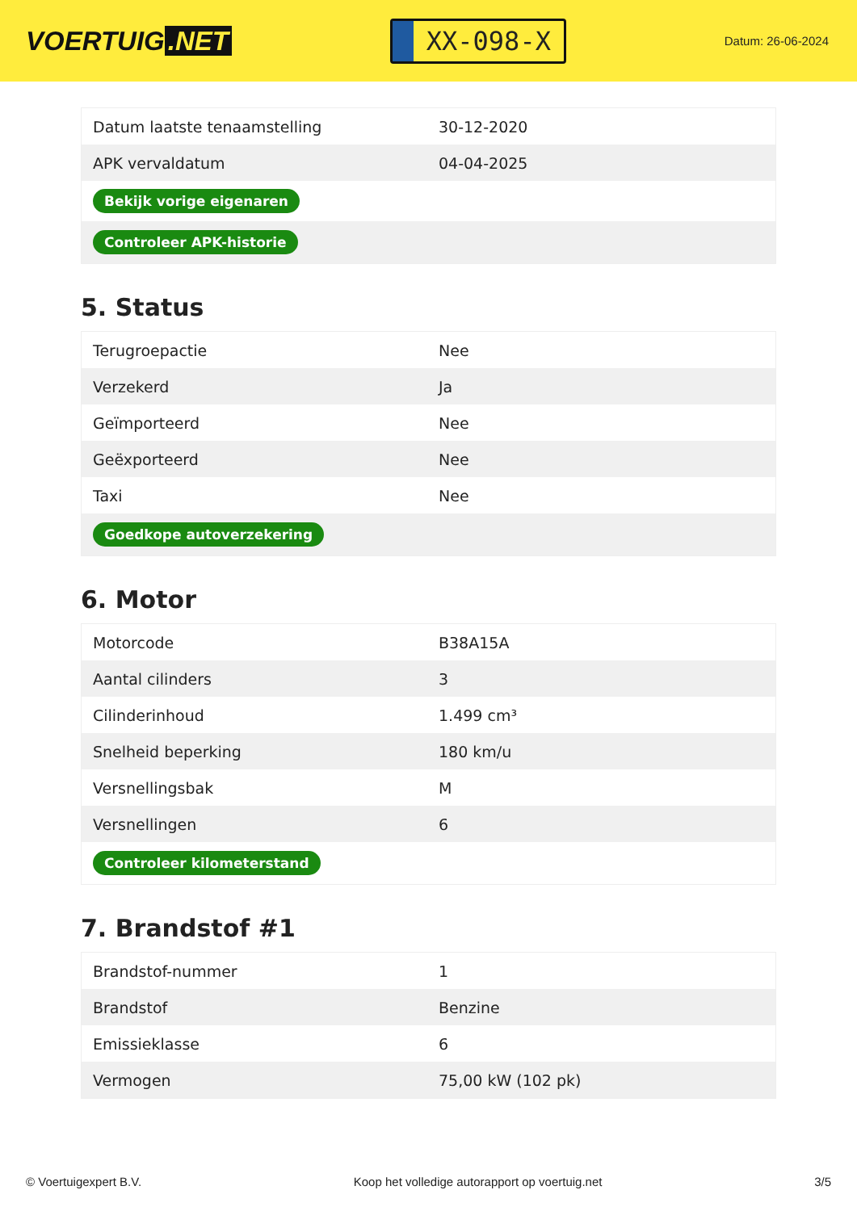VOERTUIG.NET
XX-098-X
Datum: 26-06-2024
| Datum laatste tenaamstelling | 30-12-2020 |
| APK vervaldatum | 04-04-2025 |
| Bekijk vorige eigenaren | |
| Controleer APK-historie | |
5. Status
| Terugroepactie | Nee |
| Verzekerd | Ja |
| Geïmporteerd | Nee |
| Geëxporteerd | Nee |
| Taxi | Nee |
| Goedkope autoverzekering | |
6. Motor
| Motorcode | B38A15A |
| Aantal cilinders | 3 |
| Cilinderinhoud | 1.499 cm³ |
| Snelheid beperking | 180 km/u |
| Versnellingsbak | M |
| Versnellingen | 6 |
| Controleer kilometerstand | |
7. Brandstof #1
| Brandstof-nummer | 1 |
| Brandstof | Benzine |
| Emissieklasse | 6 |
| Vermogen | 75,00 kW (102 pk) |
© Voertuigexpert B.V. Koop het volledige autorapport op voertuig.net 3/5